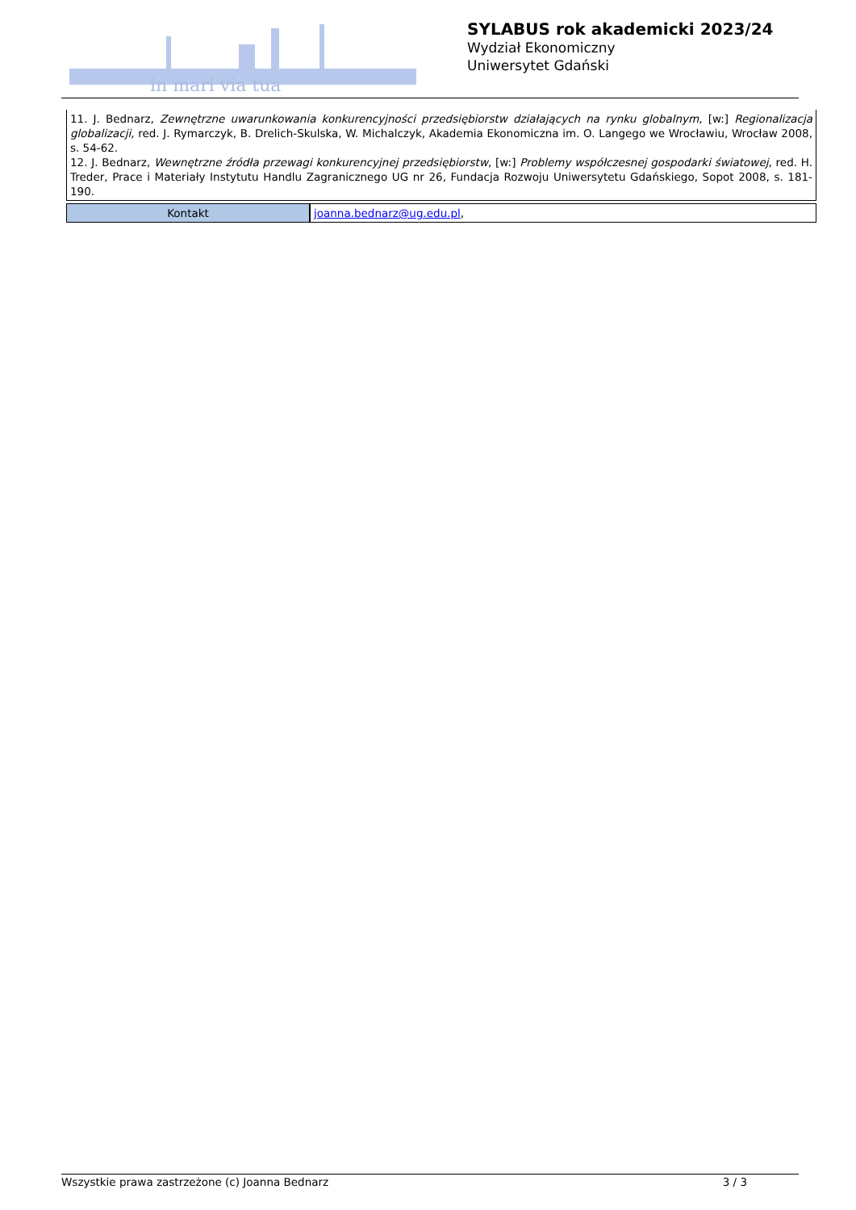in mari via tua
SYLABUS rok akademicki 2023/24
Wydział Ekonomiczny
Uniwersytet Gdański
11. J. Bednarz, Zewnętrzne uwarunkowania konkurencyjności przedsiębiorstw działających na rynku globalnym, [w:] Regionalizacja globalizacji, red. J. Rymarczyk, B. Drelich-Skulska, W. Michalczyk, Akademia Ekonomiczna im. O. Langego we Wrocławiu, Wrocław 2008, s. 54-62.
12. J. Bednarz, Wewnętrzne źródła przewagi konkurencyjnej przedsiębiorstw, [w:] Problemy współczesnej gospodarki światowej, red. H. Treder, Prace i Materiały Instytutu Handlu Zagranicznego UG nr 26, Fundacja Rozwoju Uniwersytetu Gdańskiego, Sopot 2008, s. 181-190.
| Kontakt | joanna.bednarz@ug.edu.pl , |
Wszystkie prawa zastrzeżone (c) Joanna Bednarz 3 / 3